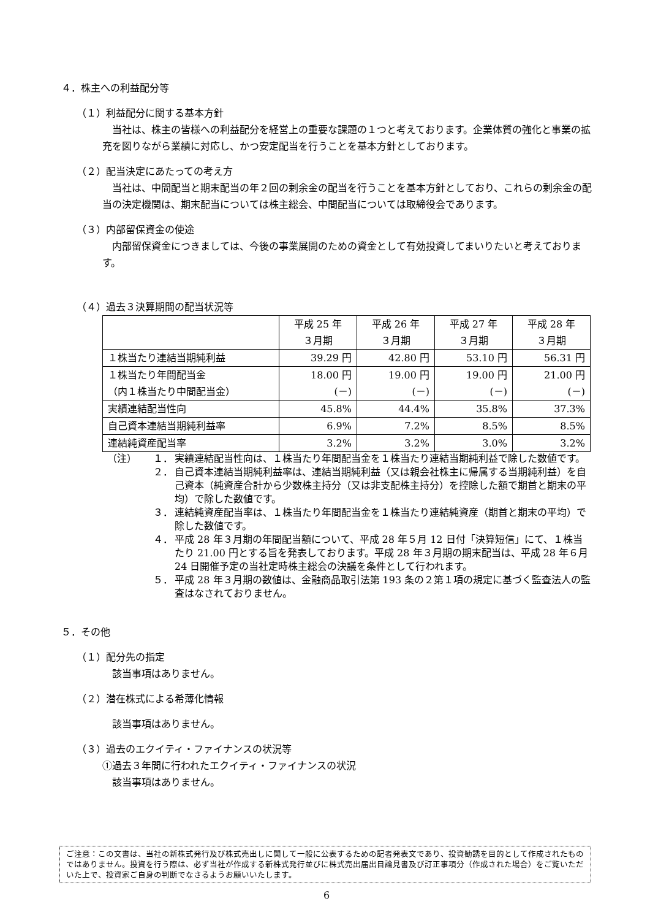４．株主への利益配分等
（１）利益配分に関する基本方針
当社は、株主の皆様への利益配分を経営上の重要な課題の１つと考えております。企業体質の強化と事業の拡充を図りながら業績に対応し、かつ安定配当を行うことを基本方針としております。
（２）配当決定にあたっての考え方
当社は、中間配当と期末配当の年２回の剰余金の配当を行うことを基本方針としており、これらの剰余金の配当の決定機関は、期末配当については株主総会、中間配当については取締役会であります。
（３）内部留保資金の使途
内部留保資金につきましては、今後の事業展開のための資金として有効投資してまいりたいと考えております。
（４）過去３決算期間の配当状況等
| | 平成 25 年 ３月期 | 平成 26 年 ３月期 | 平成 27 年 ３月期 | 平成 28 年 ３月期 |
| １株当たり連結当期純利益 | 39.29 円 | 42.80 円 | 53.10 円 | 56.31 円 |
| １株当たり年間配当金 （内１株当たり中間配当金） | 18.00 円 (－) | 19.00 円 (－) | 19.00 円 (－) | 21.00 円 (－) |
| 実績連結配当性向 | 45.8% | 44.4% | 35.8% | 37.3% |
| 自己資本連結当期純利益率 | 6.9% | 7.2% | 8.5% | 8.5% |
| 連結純資産配当率 | 3.2% | 3.2% | 3.0% | 3.2% |
（注） １． 実績連結配当性向は、１株当たり年間配当金を１株当たり連結当期純利益で除した数値です。
２． 自己資本連結当期純利益率は、連結当期純利益（又は親会社株主に帰属する当期純利益）を自己資本（純資産合計から少数株主持分（又は非支配株主持分）を控除した額で期首と期末の平均）で除した数値です。
３． 連結純資産配当率は、１株当たり年間配当金を１株当たり連結純資産（期首と期末の平均）で除した数値です。
４． 平成 28 年３月期の年間配当額について、平成 28 年５月 12 日付「決算短信」にて、１株当たり 21.00 円とする旨を発表しております。平成 28 年３月期の期末配当は、平成 28 年６月 24 日開催予定の当社定時株主総会の決議を条件として行われます。
５． 平成 28 年３月期の数値は、金融商品取引法第 193 条の２第１項の規定に基づく監査法人の監査はなされておりません。
５．その他
（１）配分先の指定
該当事項はありません。
（２）潜在株式による希薄化情報
該当事項はありません。
（３）過去のエクイティ・ファイナンスの状況等
①過去３年間に行われたエクイティ・ファイナンスの状況
該当事項はありません。
ご注意：この文書は、当社の新株式発行及び株式売出しに関して一般に公表するための記者発表文であり、投資勧誘を目的として作成されたものではありません。投資を行う際は、必ず当社が作成する新株式発行並びに株式売出届出目論見書及び訂正事項分（作成された場合）をご覧いただいた上で、投資家ご自身の判断でなさるようお願いいたします。
6